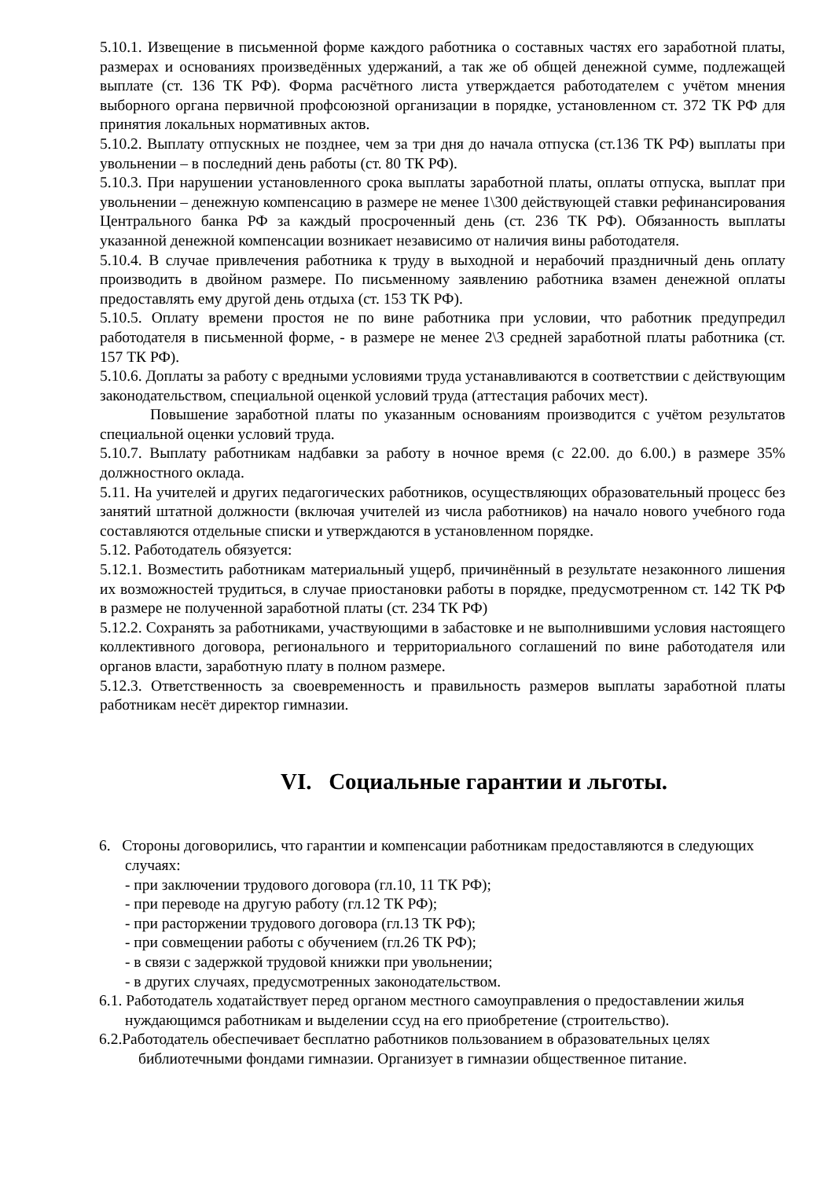5.10.1. Извещение в письменной форме каждого работника о составных частях его заработной платы, размерах и основаниях произведённых удержаний, а так же об общей денежной сумме, подлежащей выплате (ст. 136 ТК РФ). Форма расчётного листа утверждается работодателем с учётом мнения выборного органа первичной профсоюзной организации в порядке, установленном ст. 372 ТК РФ для принятия локальных нормативных актов.
5.10.2. Выплату отпускных не позднее, чем за три дня до начала отпуска (ст.136 ТК РФ) выплаты при увольнении – в последний день работы (ст. 80 ТК РФ).
5.10.3. При нарушении установленного срока выплаты заработной платы, оплаты отпуска, выплат при увольнении – денежную компенсацию в размере не менее 1\300 действующей ставки рефинансирования Центрального банка РФ за каждый просроченный день (ст. 236 ТК РФ). Обязанность выплаты указанной денежной компенсации возникает независимо от наличия вины работодателя.
5.10.4. В случае привлечения работника к труду в выходной и нерабочий праздничный день оплату производить в двойном размере. По письменному заявлению работника взамен денежной оплаты предоставлять ему другой день отдыха (ст. 153 ТК РФ).
5.10.5. Оплату времени простоя не по вине работника при условии, что работник предупредил работодателя в письменной форме, - в размере не менее 2\3 средней заработной платы работника (ст. 157 ТК РФ).
5.10.6. Доплаты за работу с вредными условиями труда устанавливаются в соответствии с действующим законодательством, специальной оценкой условий труда (аттестация рабочих мест).
Повышение заработной платы по указанным основаниям производится с учётом результатов специальной оценки условий труда.
5.10.7. Выплату работникам надбавки за работу в ночное время (с 22.00. до 6.00.) в размере 35% должностного оклада.
5.11. На учителей и других педагогических работников, осуществляющих образовательный процесс без занятий штатной должности (включая учителей из числа работников) на начало нового учебного года составляются отдельные списки и утверждаются в установленном порядке.
5.12. Работодатель обязуется:
5.12.1. Возместить работникам материальный ущерб, причинённый в результате незаконного лишения их возможностей трудиться, в случае приостановки работы в порядке, предусмотренном ст. 142 ТК РФ в размере не полученной заработной платы (ст. 234 ТК РФ)
5.12.2. Сохранять за работниками, участвующими в забастовке и не выполнившими условия настоящего коллективного договора, регионального и территориального соглашений по вине работодателя или органов власти, заработную плату в полном размере.
5.12.3. Ответственность за своевременность и правильность размеров выплаты заработной платы работникам несёт директор гимназии.
VI. Социальные гарантии и льготы.
6. Стороны договорились, что гарантии и компенсации работникам предоставляются в следующих случаях:
- при заключении трудового договора (гл.10, 11 ТК РФ);
- при переводе на другую работу (гл.12 ТК РФ);
- при расторжении трудового договора (гл.13 ТК РФ);
- при совмещении работы с обучением (гл.26 ТК РФ);
- в связи с задержкой трудовой книжки при увольнении;
- в других случаях, предусмотренных законодательством.
6.1. Работодатель ходатайствует перед органом местного самоуправления о предоставлении жилья нуждающимся работникам и выделении ссуд на его приобретение (строительство).
6.2.Работодатель обеспечивает бесплатно работников пользованием в образовательных целях библиотечными фондами гимназии. Организует в гимназии общественное питание.